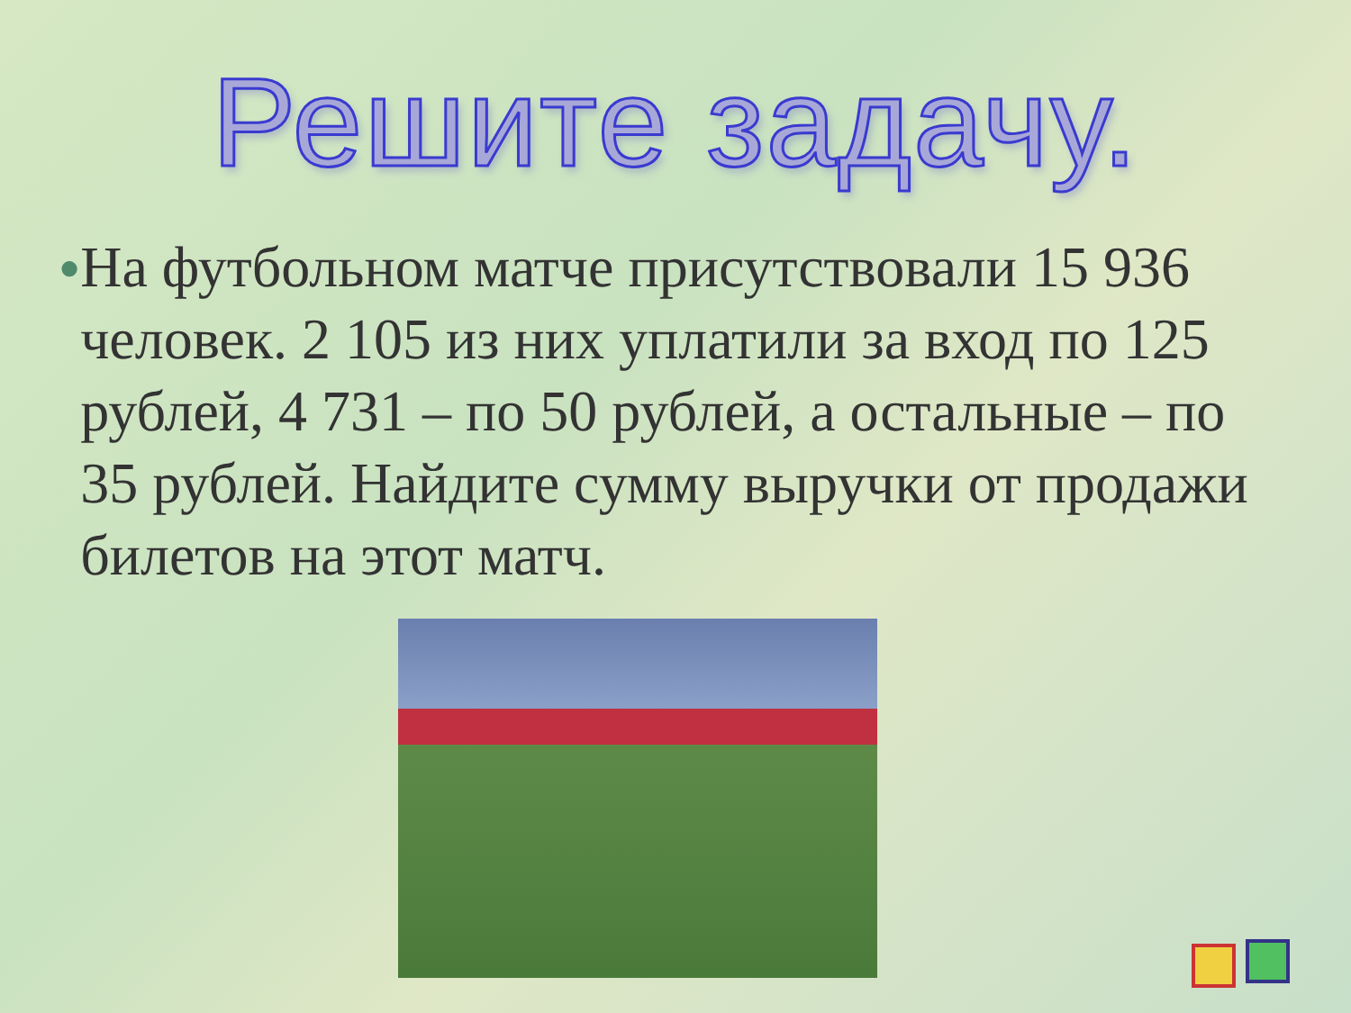Решите задачу.
●
На футбольном матче присутствовали 15 936 человек. 2 105 из них уплатили за вход по 125 рублей, 4 731 – по 50 рублей, а остальные – по 35 рублей. Найдите сумму выручки от продажи билетов на этот матч.